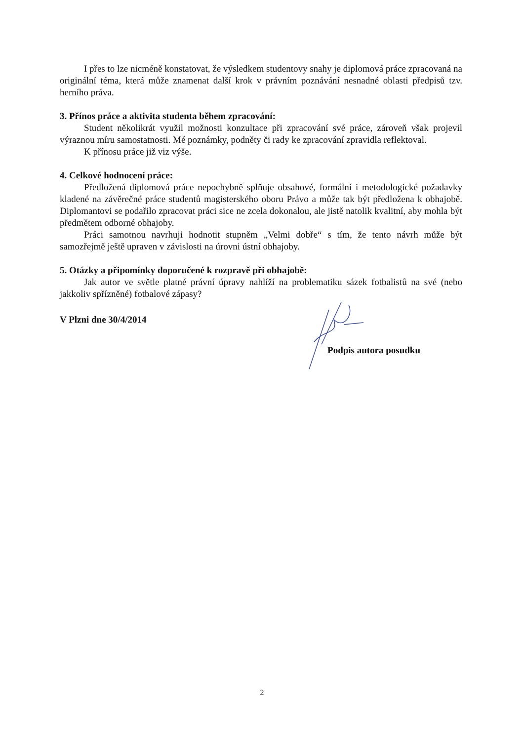I přes to lze nicméně konstatovat, že výsledkem studentovy snahy je diplomová práce zpracovaná na originální téma, která může znamenat další krok v právním poznávání nesnadné oblasti předpisů tzv. herního práva.
3. Přínos práce a aktivita studenta během zpracování:
Student několikrát využil možnosti konzultace při zpracování své práce, zároveň však projevil výraznou míru samostatnosti. Mé poznámky, podněty či rady ke zpracování zpravidla reflektoval.
K přínosu práce již viz výše.
4. Celkové hodnocení práce:
Předložená diplomová práce nepochybně splňuje obsahové, formální i metodologické požadavky kladené na závěrečné práce studentů magisterského oboru Právo a může tak být předložena k obhajobě. Diplomantovi se podařilo zpracovat práci sice ne zcela dokonalou, ale jistě natolik kvalitní, aby mohla být předmětem odborné obhajoby.
Práci samotnou navrhuji hodnotit stupněm „Velmi dobře“ s tím, že tento návrh může být samozřejmě ještě upraven v závislosti na úrovni ústní obhajoby.
5. Otázky a připomínky doporučené k rozpravě při obhajobě:
Jak autor ve světle platné právní úpravy nahlíží na problematiku sázek fotbalistů na své (nebo jakkoliv spřízněné) fotbalové zápasy?
V Plzni dne 30/4/2014
Podpis autora posudku
2